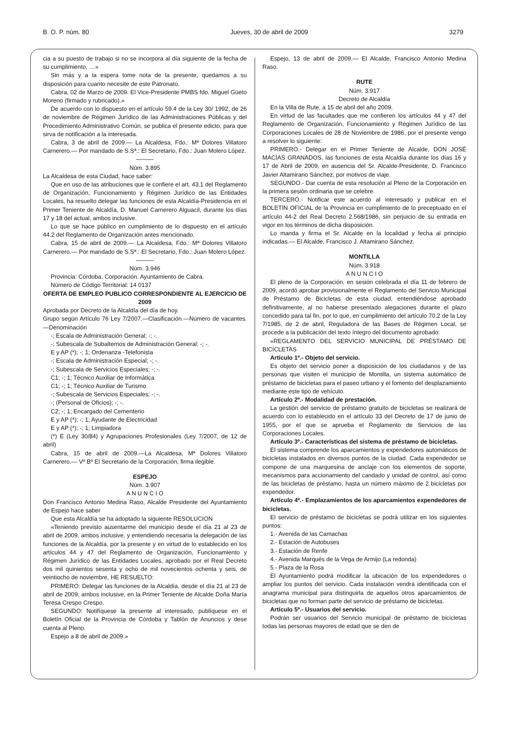B. O. P. núm. 80 Jueves, 30 de abril de 2009 3279
cia a su puesto de trabajo si no se incorpora al día siguiente de la fecha de su cumplimiento, …»
Sin más y a la espera tome nota de la presente, quedamos a su disposición para cuanto necesite de este Patronato.
Cabra, 02 de Marzo de 2009. El Vice-Presidente PMBS fdo. Miguel Güeto Moreno (firmado y rubricado).»
De acuerdo con lo dispuesto en el artículo 59.4 de la Ley 30/ 1992, de 26 de noviembre de Régimen Jurídico de las Administraciones Públicas y del Procedimiento Administrativo Común, se publica el presente edicto, para que sirva de notificación a la interesada.
Cabra, 3 de abril de 2009.— La Alcaldesa, Fdo.: Mª Dolores Villatoro Carnerero.— Por mandado de S.Sª.: El Secretario, Fdo.: Juan Molero López.
———
Núm. 3.895
La Alcaldesa de esta Ciudad, hace saber:
Que en uso de las atribuciones que le confiere el art. 43.1 del Reglamento de Organización, Funcionamiento y Régimen Jurídico de las Entidades Locales, ha resuelto delegar las funciones de esta Alcaldía-Presidencia en el Primer Teniente de Alcaldía, D. Manuel Carnerero Alguacil, durante los días 17 y 18 del actual, ambos inclusive.
Lo que se hace público en cumplimiento de lo dispuesto en el artículo 44.2 del Reglamento de Organización antes mencionado.
Cabra, 15 de abril de 2009.— La Alcaldesa, Fdo.: Mª Dolores Villatoro Carnerero.— Por mandado de S.Sª.: El Secretario, Fdo.: Juan Molero López.
———
Núm. 3.946
Provincia: Córdoba. Corporación. Ayuntamiento de Cabra.
Número de Código Territorial: 14 0137
OFERTA DE EMPLEO PUBLICO CORRESPONDIENTE AL EJERCICIO DE 2009
Aprobada por Decreto de la Alcaldía del día de hoy.
Grupo según Artículo 76 Ley 7/2007.—Clasificación.—Número de vacantes.—Denominación
-; Escala de Administración General; -; -.
-; Subescala de Subalternos de Administración General; -; -.
E y AP (*); -; 1; Ordenanza -Telefonista
-; Escala de Administración Especial; -; -.
-; Subescala de Servicios Especiales; -; -.
C1; -; 1; Técnico Auxiliar de Informática
C1; -; 1; Técnico Auxiliar de Turismo
-; Subescala de Servicios Especiales; -; -.
-; (Personal de Oficios); -; -.
C2; -; 1; Encargado del Cementerio
E y AP (*); -; 1; Ayudante de Electricidad
E y AP (*); -; 1; Limpiadora
(*) E (Ley 30/84) y Agrupaciones Profesionales (Ley 7/2007, de 12 de abril)
Cabra, 15 de abril de 2009.—La Alcaldesa, Mª Dolores Villatoro Carnerero.— Vº Bº El Secretario de la Corporación, firma ilegible.
ESPEJO
Núm. 3.907
A N U N C I O
Don Francisco Antonio Medina Raso, Alcalde Presidente del Ayuntamiento de Espejo hace saber
Que esta Alcaldía se ha adoptado la siguiente RESOLUCION
«Teniendo previsto ausentarme del municipio desde el día 21 al 23 de abril de 2009, ambos inclusive, y entendiendo necesaria la delegación de las funciones de la Alcaldía, por la presente y en virtud de lo establecido en los artículos 44 y 47 del Reglamento de Organización, Funcionamiento y Régimen Jurídico de las Entidades Locales, aprobado por el Real Decreto dos mil quinientos sesenta y ocho de mil novecientos ochenta y seis, de veintiocho de noviembre, HE RESUELTO:
PRIMERO: Delegar las funciones de la Alcaldía, desde el día 21 al 23 de abril de 2009, ambos inclusive, en la Primer Teniente de Alcalde Doña María Teresa Crespo Crespo.
SEGUNDO: Notifíquese la presente al interesado, publíquese en el Boletín Oficial de la Provincia de Córdoba y Tablón de Anuncios y dese cuenta al Pleno.
Espejo a 8 de abril de 2009.»
Espejo, 13 de abril de 2009.— El Alcalde, Francisco Antonio Medina Raso.
RUTE
Núm. 3.917
Decreto de Alcaldía
En la Villa de Rute, a 15 de abril del año 2009.
En virtud de las facultades que me confieren los artículos 44 y 47 del Reglamento de Organización, Funcionamiento y Régimen Jurídico de las Corporaciones Locales de 28 de Noviembre de 1986, por el presente vengo a resolver lo siguiente:
PRIMERO.- Delegar en el Primer Teniente de Alcalde, DON JOSÉ MACÍAS GRANADOS, las funciones de esta Alcaldía durante los días 16 y 17 de Abril de 2009, en ausencia del Sr. Alcalde-Presidente, D. Francisco Javier Altamirano Sánchez, por motivos de viaje.
SEGUNDO.- Dar cuenta de esta resolución al Pleno de la Corporación en la primera sesión ordinaria que se celebre.
TERCERO.- Notificar este acuerdo al interesado y publicar en el BOLETÍN OFICIAL de la Provincia en cumplimiento de lo preceptuado en el artículo 44-2 del Real Decreto 2.568/1986, sin perjuicio de su entrada en vigor en los términos de dicha disposición.
Lo manda y firma el Sr. Alcalde en la localidad y fecha al principio indicadas.— El Alcalde, Francisco J. Altamirano Sánchez.
MONTILLA
Núm. 3.918
A N U N C I O
El pleno de la Corporación, en sesión celebrada el día 11 de febrero de 2009, acordó aprobar provisionalmente el Reglamento del Servicio Municipal de Préstamo de Bicicletas de esta ciudad, entendiéndose aprobado definitivamente, al no haberse presentado alegaciones durante el plazo concedido para tal fin, por lo que, en cumplimiento del artículo 70.2 de la Ley 7/1985, de 2 de abril, Reguladora de las Bases de Régimen Local, se procede a la publicación del texto íntegro del documento aprobado:
«REGLAMENTO DEL SERVICIO MUNICIPAL DE PRÉSTAMO DE BICICLETAS
Artículo 1º.- Objeto del servicio.
Es objeto del servicio poner a disposición de los ciudadanos y de las personas que visiten el municipio de Montilla, un sistema automático de préstamo de bicicletas para el paseo urbano y el fomento del desplazamiento mediante este tipo de vehículo.
Artículo 2º.- Modalidad de prestación.
La gestión del servicio de préstamo gratuito de bicicletas se realizará de acuerdo con lo establecido en el artículo 33 del Decreto de 17 de junio de 1955, por el que se aprueba el Reglamento de Servicios de las Corporaciones Locales.
Artículo 3º.- Características del sistema de préstamo de bicicletas.
El sistema comprende los aparcamientos y expendedores automáticos de bicicletas instalados en diversos puntos de la ciudad. Cada expendedor se compone de una marquesina de anclaje con los elementos de soporte, mecanismos para accionamiento del candado y unidad de control, así como de las bicicletas de préstamo, hasta un número máximo de 2 bicicletas por expendedor.
Artículo 4º.- Emplazamientos de los aparcamientos expendedores de bicicletas.
El servicio de préstamo de bicicletas se podrá utilizar en los siguientes puntos:
1.- Avenida de las Camachas
2.- Estación de Autobuses
3.- Estación de Renfe
4.- Avenida Marqués de la Vega de Armijo (La redonda)
5.- Plaza de la Rosa
El Ayuntamiento podrá modificar la ubicación de los expendedores o ampliar los puntos del servicio. Cada instalación vendrá identificada con el anagrama municipal para distinguirla de aquellos otros aparcamientos de bicicletas que no forman parte del servicio de préstamo de bicicletas.
Artículo 5º.- Usuarios del servicio.
Podrán ser usuarios del Servicio municipal de préstamo de bicicletas todas las personas mayores de edad que se den de